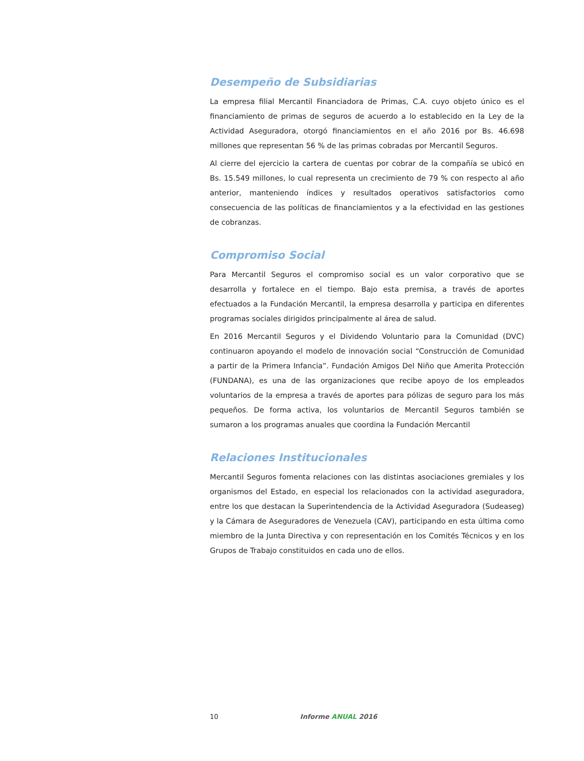Desempeño de Subsidiarias
La empresa filial Mercantil Financiadora de Primas, C.A. cuyo objeto único es el financiamiento de primas de seguros de acuerdo a lo establecido en la Ley de la Actividad Aseguradora, otorgó financiamientos en el año 2016 por Bs. 46.698 millones que representan 56 % de las primas cobradas por Mercantil Seguros.
Al cierre del ejercicio la cartera de cuentas por cobrar de la compañía se ubicó en Bs. 15.549 millones, lo cual representa un crecimiento de 79 % con respecto al año anterior, manteniendo índices y resultados operativos satisfactorios como consecuencia de las políticas de financiamientos y a la efectividad en las gestiones de cobranzas.
Compromiso Social
Para Mercantil Seguros el compromiso social es un valor corporativo que se desarrolla y fortalece en el tiempo. Bajo esta premisa, a través de aportes efectuados a la Fundación Mercantil, la empresa desarrolla y participa en diferentes programas sociales dirigidos principalmente al área de salud.
En 2016 Mercantil Seguros y el Dividendo Voluntario para la Comunidad (DVC) continuaron apoyando el modelo de innovación social “Construcción de Comunidad a partir de la Primera Infancia”. Fundación Amigos Del Niño que Amerita Protección (FUNDANA), es una de las organizaciones que recibe apoyo de los empleados voluntarios de la empresa a través de aportes para pólizas de seguro para los más pequeños. De forma activa, los voluntarios de Mercantil Seguros también se sumaron a los programas anuales que coordina la Fundación Mercantil
Relaciones Institucionales
Mercantil Seguros fomenta relaciones con las distintas asociaciones gremiales y los organismos del Estado, en especial los relacionados con la actividad aseguradora, entre los que destacan la Superintendencia de la Actividad Aseguradora (Sudeaseg) y la Cámara de Aseguradores de Venezuela (CAV), participando en esta última como miembro de la Junta Directiva y con representación en los Comités Técnicos y en los Grupos de Trabajo constituidos en cada uno de ellos.
10 Informe ANUAL 2016